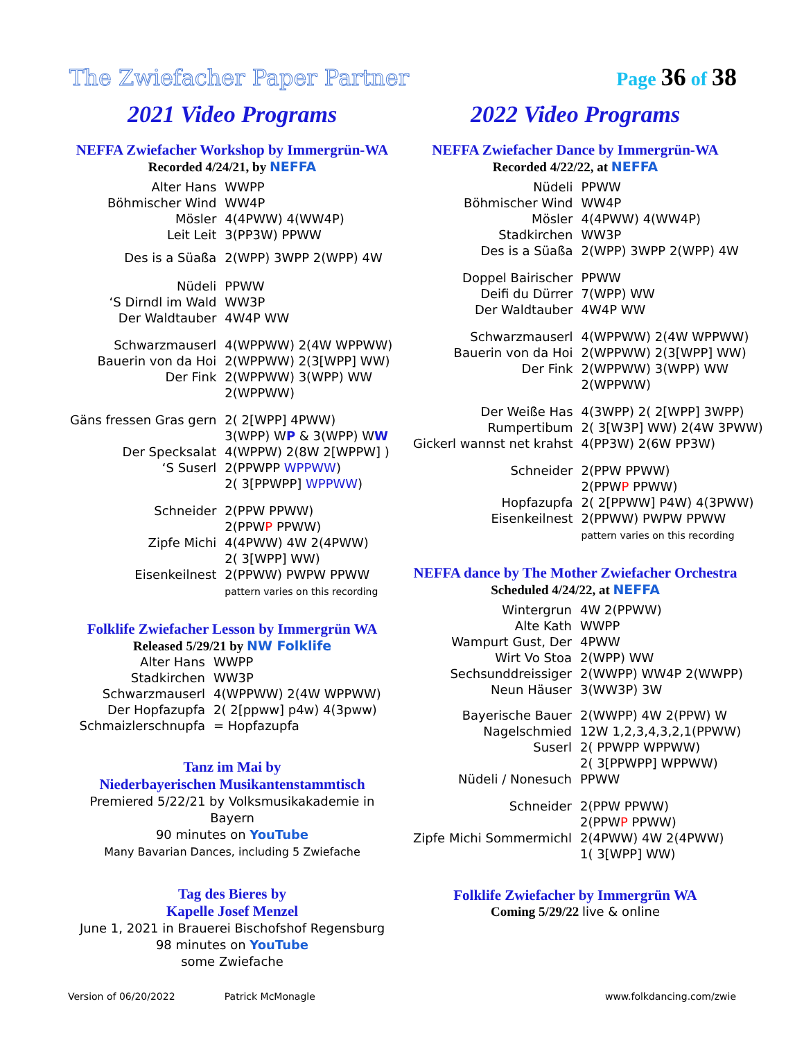The Zwiefacher Paper Partner Page 36 of 38
2021 Video Programs
NEFFA Zwiefacher Workshop by Immergrün-WA
Recorded 4/24/21, by NEFFA
| Alter Hans | WWPP |
| Böhmischer Wind | WW4P |
| Mösler | 4(4PWW) 4(WW4P) |
| Leit Leit | 3(PP3W) PPWW |
| Des is a Süaßa | 2(WPP) 3WPP 2(WPP) 4W |
| Nüdeli | PPWW |
| ‘S Dirndl im Wald | WW3P |
| Der Waldtauber | 4W4P WW |
| Schwarzmauserl | 4(WPPWW) 2(4W WPPWW) |
| Bauerin von da Hoi | 2(WPPWW) 2(3[WPP] WW) |
| Der Fink | 2(WPPWW) 3(WPP) WW 2(WPPWW) |
| Gäns fressen Gras gern | 2( 2[WPP] 4PWW) 3(WPP) W P & 3(WPP) W W |
| Der Specksalat | 4(WPPW) 2(8W 2[WPPW] ) |
| ‘S Suserl | 2(PPWPP WPPWW ) 2( 3[PPWPP] WPPWW ) |
| Schneider | 2(PPW PPWW) 2(PPW P PPWW) |
| Zipfe Michi | 4(4PWW) 4W 2(4PWW) 2( 3[WPP] WW) |
| Eisenkeilnest | 2(PPWW) PWPW PPWW pattern varies on this recording |
Folklife Zwiefacher Lesson by Immergrün WA
Released 5/29/21 by NW Folklife
| Alter Hans | WWPP |
| Stadkirchen | WW3P |
| Schwarzmauserl | 4(WPPWW) 2(4W WPPWW) |
| Der Hopfazupfa | 2( 2[ppww] p4w) 4(3pww) |
| Schmaizlerschnupfa | = Hopfazupfa |
Tanz im Mai by
Niederbayerischen Musikantenstammtisch
Premiered 5/22/21 by Volksmusikakademie in Bayern
90 minutes on YouTube
Many Bavarian Dances, including 5 Zwiefache
Tag des Bieres by
Kapelle Josef Menzel
June 1, 2021 in Brauerei Bischofshof Regensburg
98 minutes on YouTube
some Zwiefache
2022 Video Programs
NEFFA Zwiefacher Dance by Immergrün-WA
Recorded 4/22/22, at NEFFA
| Nüdeli | PPWW |
| Böhmischer Wind | WW4P |
| Mösler | 4(4PWW) 4(WW4P) |
| Stadkirchen | WW3P |
| Des is a Süaßa | 2(WPP) 3WPP 2(WPP) 4W |
| Doppel Bairischer | PPWW |
| Deifi du Dürrer | 7(WPP) WW |
| Der Waldtauber | 4W4P WW |
| Schwarzmauserl | 4(WPPWW) 2(4W WPPWW) |
| Bauerin von da Hoi | 2(WPPWW) 2(3[WPP] WW) |
| Der Fink | 2(WPPWW) 3(WPP) WW 2(WPPWW) |
| Der Weiße Has | 4(3WPP) 2( 2[WPP] 3WPP) |
| Rumpertibum | 2( 3[W3P] WW) 2(4W 3PWW) |
| Gickerl wannst net krahst | 4(PP3W) 2(6W PP3W) |
| Schneider | 2(PPW PPWW) 2(PPW P PPWW) |
| Hopfazupfa | 2( 2[PPWW] P4W) 4(3PWW) |
| Eisenkeilnest | 2(PPWW) PWPW PPWW pattern varies on this recording |
NEFFA dance by The Mother Zwiefacher Orchestra
Scheduled 4/24/22, at NEFFA
| Wintergrun | 4W 2(PPWW) |
| Alte Kath | WWPP |
| Wampurt Gust, Der | 4PWW |
| Wirt Vo Stoa | 2(WPP) WW |
| Sechsunddreissiger | 2(WWPP) WW4P 2(WWPP) |
| Neun Häuser | 3(WW3P) 3W |
| Bayerische Bauer | 2(WWPP) 4W 2(PPW) W |
| Nagelschmied | 12W 1,2,3,4,3,2,1(PPWW) |
| Suserl | 2( PPWPP WPPWW) 2( 3[PPWPP] WPPWW) |
| Nüdeli / Nonesuch | PPWW |
| Schneider | 2(PPW PPWW) 2(PPW P PPWW) |
| Zipfe Michi Sommermichl | 2(4PWW) 4W 2(4PWW) 1( 3[WPP] WW) |
Folklife Zwiefacher by Immergrün WA
Coming 5/29/22 live & online
Version of 06/20/2022 Patrick McMonagle www.folkdancing.com/zwie